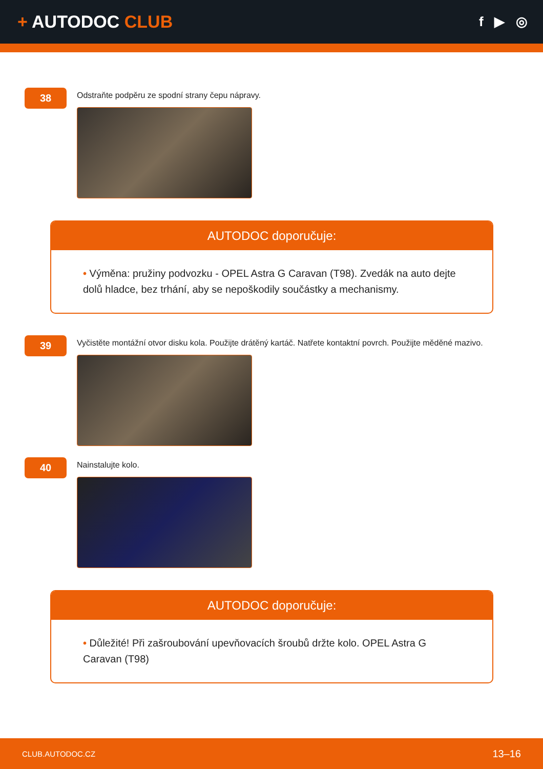+ AUTODOC CLUB
f ▶ ◎
38
Odstraňte podpěru ze spodní strany čepu nápravy.
AUTODOC doporučuje:
• Výměna: pružiny podvozku - OPEL Astra G Caravan (T98). Zvedák na auto dejte dolů hladce, bez trhání, aby se nepoškodily součástky a mechanismy.
39
Vyčistěte montážní otvor disku kola. Použijte drátěný kartáč. Natřete kontaktní povrch. Použijte měděné mazivo.
40
Nainstalujte kolo.
AUTODOC doporučuje:
• Důležité! Při zašroubování upevňovacích šroubů držte kolo. OPEL Astra G Caravan (T98)
CLUB.AUTODOC.CZ 13–16